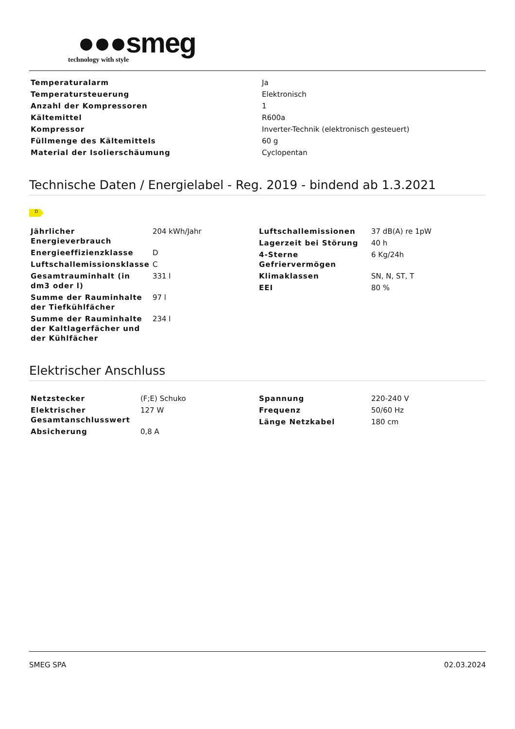●●●smeg
technology with style
| Temperaturalarm | Ja |
| Temperatursteuerung | Elektronisch |
| Anzahl der Kompressoren | 1 |
| Kältemittel | R600a |
| Kompressor | Inverter-Technik (elektronisch gesteuert) |
| Füllmenge des Kältemittels | 60 g |
| Material der Isolierschäumung | Cyclopentan |
Technische Daten / Energielabel - Reg. 2019 - bindend ab 1.3.2021
D
| Jährlicher Energieverbrauch | 204 kWh/Jahr |
| Energieeffizienzklasse | D |
| Luftschallemissionsklasse | C |
| Gesamtrauminhalt (in dm3 oder l) | 331 l |
| Summe der Rauminhalte der Tiefkühlfächer | 97 l |
| Summe der Rauminhalte der Kaltlagerfächer und der Kühlfächer | 234 l |
| Luftschallemissionen | 37 dB(A) re 1pW |
| Lagerzeit bei Störung | 40 h |
| 4-Sterne Gefriervermögen | 6 Kg/24h |
| Klimaklassen | SN, N, ST, T |
| EEI | 80 % |
Elektrischer Anschluss
| Netzstecker | (F;E) Schuko |
| Elektrischer Gesamtanschlusswert | 127 W |
| Absicherung | 0,8 A |
| Spannung | 220-240 V |
| Frequenz | 50/60 Hz |
| Länge Netzkabel | 180 cm |
SMEG SPA 02.03.2024